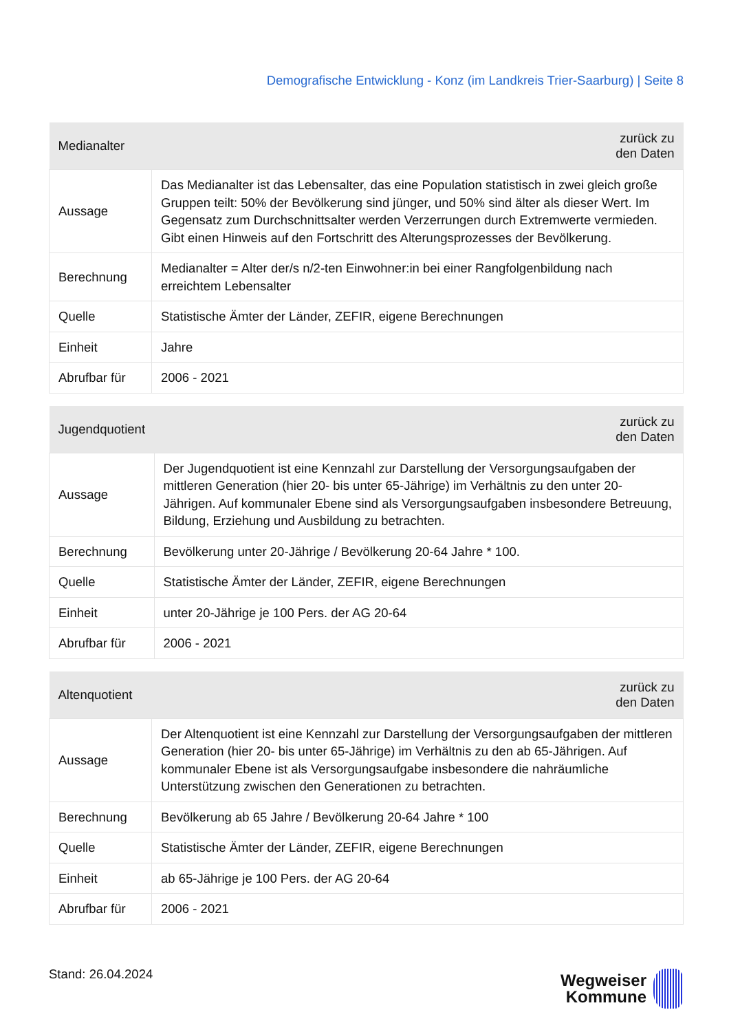Demografische Entwicklung - Konz (im Landkreis Trier-Saarburg) | Seite 8
| Medianalter | zurück zu den Daten |
| --- | --- |
| Aussage | Das Medianalter ist das Lebensalter, das eine Population statistisch in zwei gleich große Gruppen teilt: 50% der Bevölkerung sind jünger, und 50% sind älter als dieser Wert. Im Gegensatz zum Durchschnittsalter werden Verzerrungen durch Extremwerte vermieden. Gibt einen Hinweis auf den Fortschritt des Alterungsprozesses der Bevölkerung. |
| Berechnung | Medianalter = Alter der/s n/2-ten Einwohner:in bei einer Rangfolgenbildung nach erreichtem Lebensalter |
| Quelle | Statistische Ämter der Länder, ZEFIR, eigene Berechnungen |
| Einheit | Jahre |
| Abrufbar für | 2006 - 2021 |
| Jugendquotient | zurück zu den Daten |
| --- | --- |
| Aussage | Der Jugendquotient ist eine Kennzahl zur Darstellung der Versorgungsaufgaben der mittleren Generation (hier 20- bis unter 65-Jährige) im Verhältnis zu den unter 20-Jährigen. Auf kommunaler Ebene sind als Versorgungsaufgaben insbesondere Betreuung, Bildung, Erziehung und Ausbildung zu betrachten. |
| Berechnung | Bevölkerung unter 20-Jährige / Bevölkerung 20-64 Jahre * 100. |
| Quelle | Statistische Ämter der Länder, ZEFIR, eigene Berechnungen |
| Einheit | unter 20-Jährige je 100 Pers. der AG 20-64 |
| Abrufbar für | 2006 - 2021 |
| Altenquotient | zurück zu den Daten |
| --- | --- |
| Aussage | Der Altenquotient ist eine Kennzahl zur Darstellung der Versorgungsaufgaben der mittleren Generation (hier 20- bis unter 65-Jährige) im Verhältnis zu den ab 65-Jährigen. Auf kommunaler Ebene ist als Versorgungsaufgabe insbesondere die nahräumliche Unterstützung zwischen den Generationen zu betrachten. |
| Berechnung | Bevölkerung ab 65 Jahre / Bevölkerung 20-64 Jahre * 100 |
| Quelle | Statistische Ämter der Länder, ZEFIR, eigene Berechnungen |
| Einheit | ab 65-Jährige je 100 Pers. der AG 20-64 |
| Abrufbar für | 2006 - 2021 |
Stand: 26.04.2024
Wegweiser
Kommune